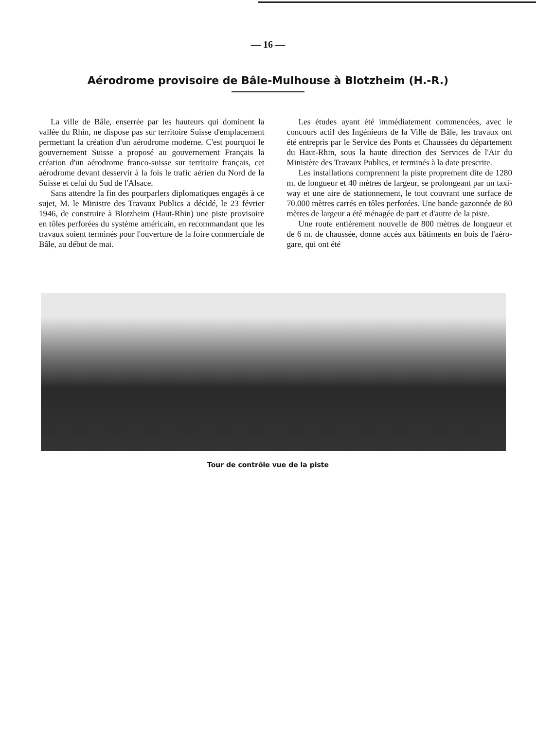— 16 —
Aérodrome provisoire de Bâle-Mulhouse à Blotzheim (H.-R.)
La ville de Bâle, enserrée par les hauteurs qui dominent la vallée du Rhin, ne dispose pas sur territoire Suisse d'emplacement permettant la création d'un aérodrome moderne. C'est pourquoi le gouvernement Suisse a proposé au gouvernement Français la création d'un aérodrome franco-suisse sur territoire français, cet aérodrome devant desservir à la fois le trafic aérien du Nord de la Suisse et celui du Sud de l'Alsace.
Sans attendre la fin des pourparlers diplomatiques engagés à ce sujet, M. le Ministre des Travaux Publics a décidé, le 23 février 1946, de construire à Blotzheim (Haut-Rhin) une piste provisoire en tôles perforées du système américain, en recommandant que les travaux soient terminés pour l'ouverture de la foire commerciale de Bâle, au début de mai.
Les études ayant été immédiatement commencées, avec le concours actif des Ingénieurs de la Ville de Bâle, les travaux ont été entrepris par le Service des Ponts et Chaussées du département du Haut-Rhin, sous la haute direction des Services de l'Air du Ministère des Travaux Publics, et terminés à la date prescrite.
Les installations comprennent la piste proprement dite de 1280 m. de longueur et 40 mètres de largeur, se prolongeant par un taxi-way et une aire de stationnement, le tout couvrant une surface de 70.000 mètres carrés en tôles perforées. Une bande gazonnée de 80 mètres de largeur a été ménagée de part et d'autre de la piste.
Une route entièrement nouvelle de 800 mètres de longueur et de 6 m. de chaussée, donne accès aux bâtiments en bois de l'aéro-gare, qui ont été
Tour de contrôle vue de la piste